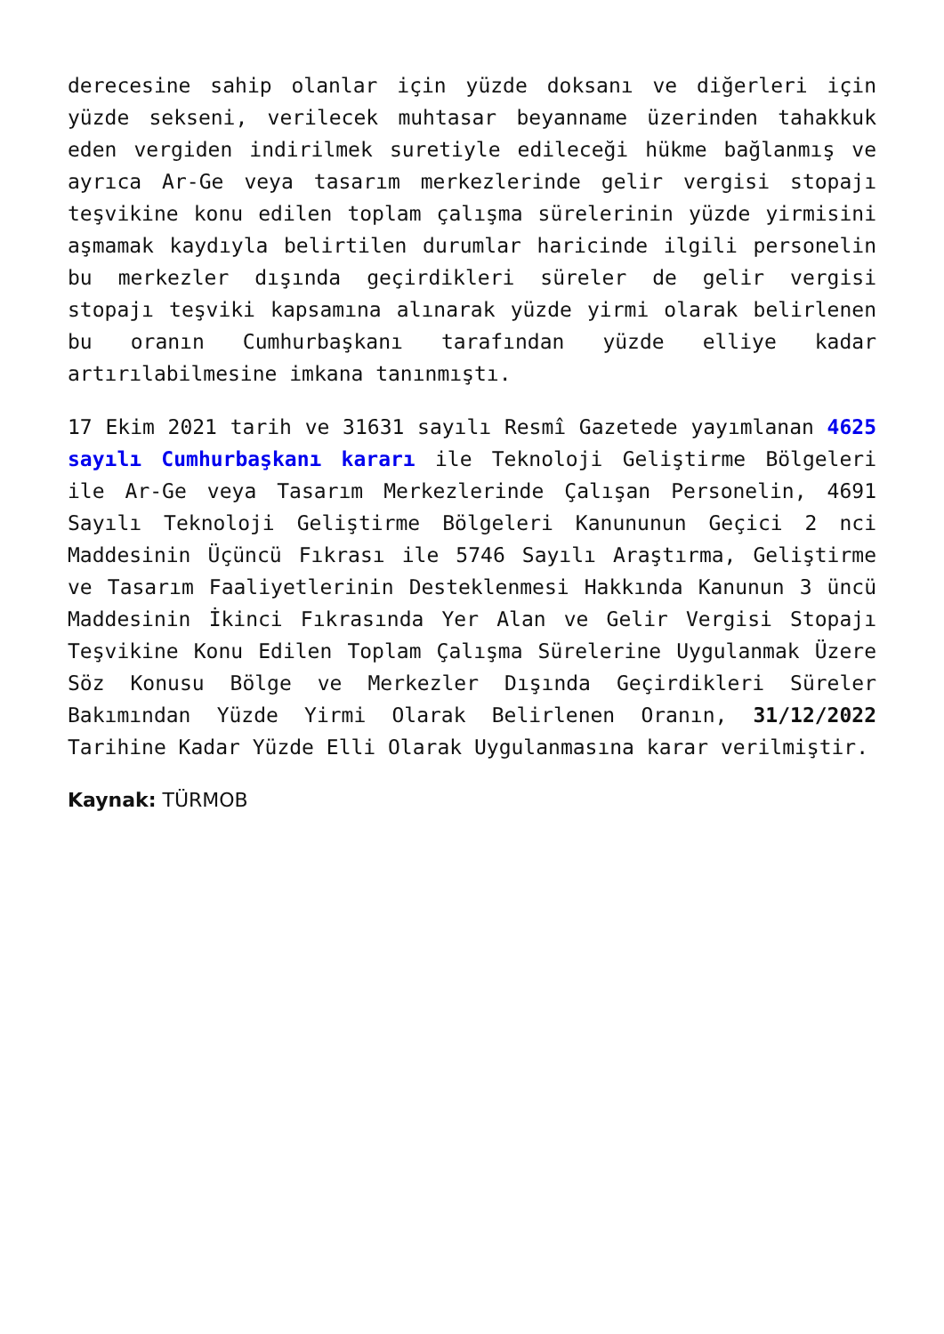derecesine sahip olanlar için yüzde doksanı ve diğerleri için yüzde sekseni, verilecek muhtasar beyanname üzerinden tahakkuk eden vergiden indirilmek suretiyle edileceği hükme bağlanmış ve ayrıca Ar-Ge veya tasarım merkezlerinde gelir vergisi stopajı teşvikine konu edilen toplam çalışma sürelerinin yüzde yirmisini aşmamak kaydıyla belirtilen durumlar haricinde ilgili personelin bu merkezler dışında geçirdikleri süreler de gelir vergisi stopajı teşviki kapsamına alınarak yüzde yirmi olarak belirlenen bu oranın Cumhurbaşkanı tarafından yüzde elliye kadar artırılabilmesine imkana tanınmıştı.
17 Ekim 2021 tarih ve 31631 sayılı Resmî Gazetede yayımlanan 4625 sayılı Cumhurbaşkanı kararı ile Teknoloji Geliştirme Bölgeleri ile Ar-Ge veya Tasarım Merkezlerinde Çalışan Personelin, 4691 Sayılı Teknoloji Geliştirme Bölgeleri Kanununun Geçici 2 nci Maddesinin Üçüncü Fıkrası ile 5746 Sayılı Araştırma, Geliştirme ve Tasarım Faaliyetlerinin Desteklenmesi Hakkında Kanunun 3 üncü Maddesinin İkinci Fıkrasında Yer Alan ve Gelir Vergisi Stopajı Teşvikine Konu Edilen Toplam Çalışma Sürelerine Uygulanmak Üzere Söz Konusu Bölge ve Merkezler Dışında Geçirdikleri Süreler Bakımından Yüzde Yirmi Olarak Belirlenen Oranın, 31/12/2022 Tarihine Kadar Yüzde Elli Olarak Uygulanmasına karar verilmiştir.
Kaynak: TÜRMOB